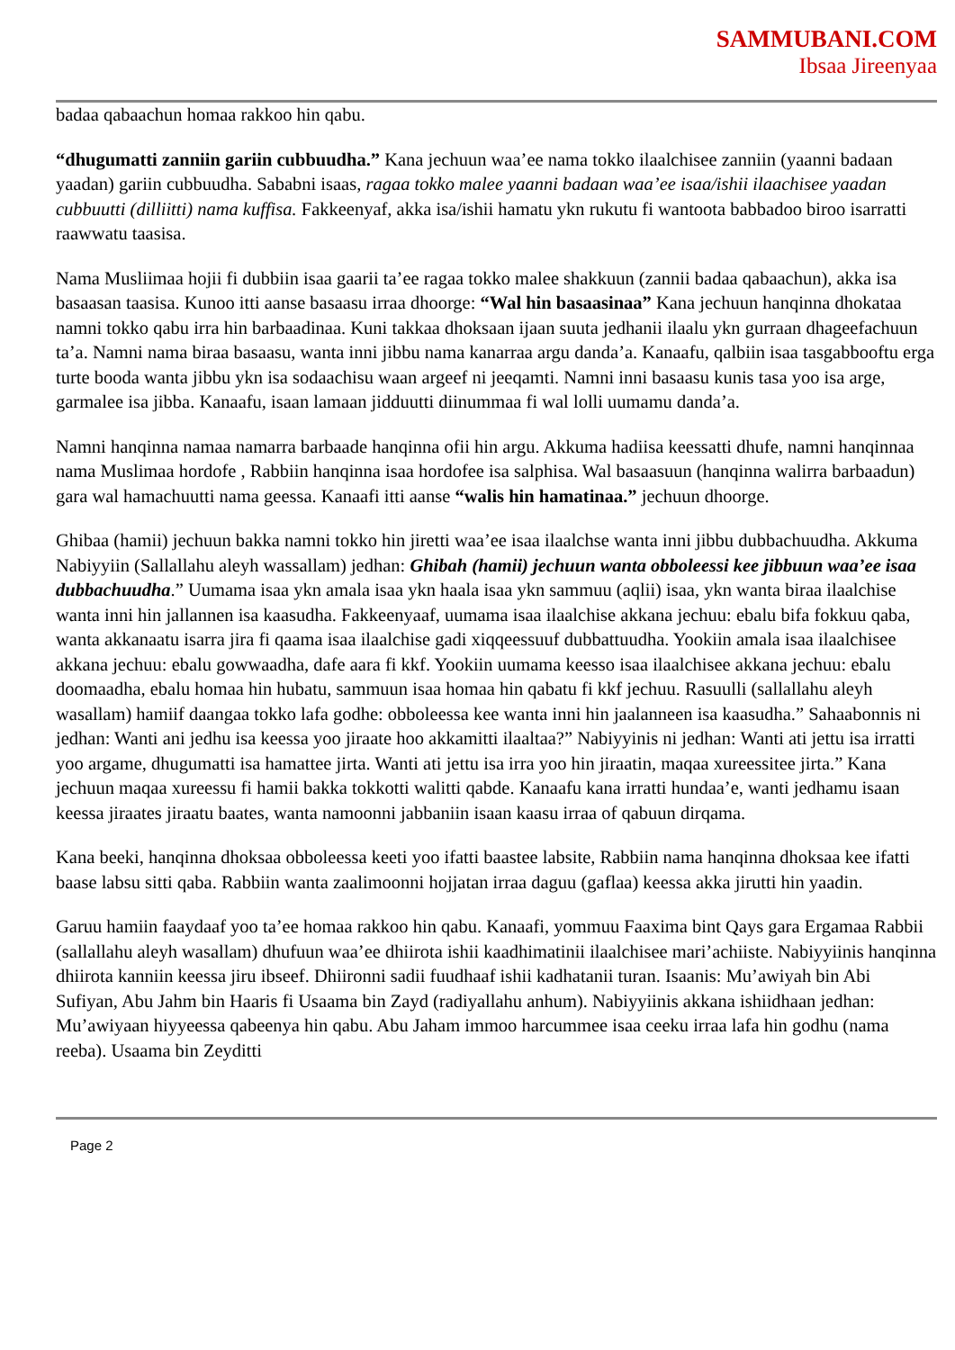SAMMUBANI.COM
Ibsaa Jireenyaa
badaa qabaachun homaa rakkoo hin qabu.
“dhugumatti zanniin gariin cubbuudha.” Kana jechuun waa’ee nama tokko ilaalchisee zanniin (yaanni badaan yaadan) gariin cubbuudha. Sababni isaas, ragaa tokko malee yaanni badaan waa’ee isaa/ishii ilaachisee yaadan cubbuutti (dilliitti) nama kuffisa. Fakkeenyaf, akka isa/ishii hamatu ykn rukutu fi wantoota babbadoo biroo isarratti raawwatu taasisa.
Nama Musliimaa hojii fi dubbiin isaa gaarii ta’ee ragaa tokko malee shakkuun (zannii badaa qabaachun), akka isa basaasan taasisa. Kunoo itti aanse basaasu irraa dhoorge: “Wal hin basaasinaa” Kana jechuun hanqinna dhokataa namni tokko qabu irra hin barbaadinaa. Kuni takkaa dhoksaan ijaan suuta jedhanii ilaalu ykn gurraan dhageefachuun ta’a. Namni nama biraa basaasu, wanta inni jibbu nama kanarraa argu danda’a. Kanaafu, qalbiin isaa tasgabbooftu erga turte booda wanta jibbu ykn isa sodaachisu waan argeef ni jeeqamti. Namni inni basaasu kunis tasa yoo isa arge, garmalee isa jibba. Kanaafu, isaan lamaan jidduutti diinummaa fi wal lolli uumamu danda’a.
Namni hanqinna namaa namarra barbaade hanqinna ofii hin argu. Akkuma hadiisa keessatti dhufe, namni hanqinnaa nama Muslimaa hordofe , Rabbiin hanqinna isaa hordofee isa salphisa. Wal basaasuun (hanqinna walirra barbaadun) gara wal hamachuutti nama geessa. Kanaafi itti aanse “walis hin hamatinaa.” jechuun dhoorge.
Ghibaa (hamii) jechuun bakka namni tokko hin jiretti waa’ee isaa ilaalchse wanta inni jibbu dubbachuudha. Akkuma Nabiyyiin (Sallallahu aleyh wassallam) jedhan: Ghibah (hamii) jechuun wanta obboleessi kee jibbuun waa’ee isaa dubbachuudha.” Uumama isaa ykn amala isaa ykn haala isaa ykn sammuu (aqlii) isaa, ykn wanta biraa ilaalchise wanta inni hin jallannen isa kaasudha. Fakkeenyaaf, uumama isaa ilaalchise akkana jechuu: ebalu bifa fokkuu qaba, wanta akkanaatu isarra jira fi qaama isaa ilaalchise gadi xiqqeessuuf dubbattuudha. Yookiin amala isaa ilaalchisee akkana jechuu: ebalu gowwaadha, dafe aara fi kkf. Yookiin uumama keesso isaa ilaalchisee akkana jechuu: ebalu doomaadha, ebalu homaa hin hubatu, sammuun isaa homaa hin qabatu fi kkf jechuu. Rasuulli (sallallahu aleyh wasallam) hamiif daangaa tokko lafa godhe: obboleessa kee wanta inni hin jaalanneen isa kaasudha.” Sahaabonnis ni jedhan: Wanti ani jedhu isa keessa yoo jiraate hoo akkamitti ilaaltaa?” Nabiyyinis ni jedhan: Wanti ati jettu isa irratti yoo argame, dhugumatti isa hamattee jirta. Wanti ati jettu isa irra yoo hin jiraatin, maqaa xureessitee jirta.” Kana jechuun maqaa xureessu fi hamii bakka tokkotti walitti qabde. Kanaafu kana irratti hundaa’e, wanti jedhamu isaan keessa jiraates jiraatu baates, wanta namoonni jabbaniin isaan kaasu irraa of qabuun dirqama.
Kana beeki, hanqinna dhoksaa obboleessa keeti yoo ifatti baastee labsite, Rabbiin nama hanqinna dhoksaa kee ifatti baase labsu sitti qaba. Rabbiin wanta zaalimoonni hojjatan irraa daguu (gaflaa) keessa akka jirutti hin yaadin.
Garuu hamiin faaydaaf yoo ta’ee homaa rakkoo hin qabu. Kanaafi, yommuu Faaxima bint Qays gara Ergamaa Rabbii (sallallahu aleyh wasallam) dhufuun waa’ee dhiirota ishii kaadhimatinii ilaalchisee mari’achiiste. Nabiyyiinis hanqinna dhiirota kanniin keessa jiru ibseef. Dhiironni sadii fuudhaaf ishii kadhatanii turan. Isaanis: Mu’awiyah bin Abi Sufiyan, Abu Jahm bin Haaris fi Usaama bin Zayd (radiyallahu anhum). Nabiyyiinis akkana ishiidhaan jedhan: Mu’awiyaan hiyyeessa qabeenya hin qabu. Abu Jaham immoo harcummee isaa ceeku irraa lafa hin godhu (nama reeba). Usaama bin Zeyditti
Page 2